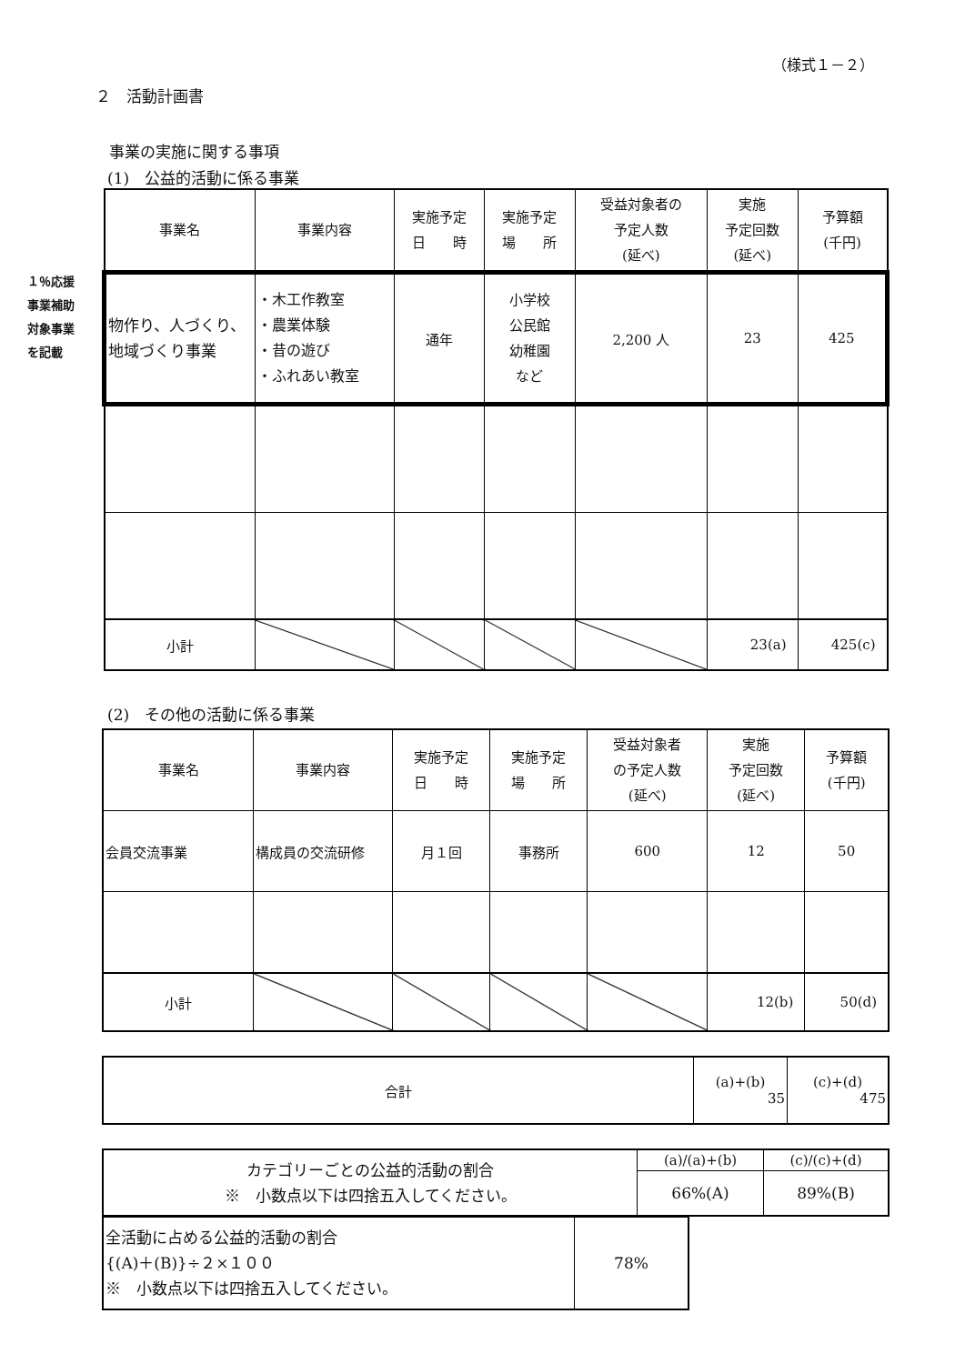（様式１－２）
２　活動計画書
事業の実施に関する事項
(1)　公益的活動に係る事業
１％応援
事業補助
対象事業
を記載
| 事業名 | 事業内容 | 実施予定 日 時 | 実施予定 場 所 | 受益対象者の 予定人数 (延べ) | 実施 予定回数 (延べ) | 予算額 (千円) |
| --- | --- | --- | --- | --- | --- | --- |
| 物作り、人づくり、地域づくり事業 | ・木工作教室 ・農業体験 ・昔の遊び ・ふれあい教室 | 通年 | 小学校 公民館 幼稚園 など | 2,200 人 | 23 | 425 |
| 小計 | | | | | 23(a) | 425(c) |
(2)　その他の活動に係る事業
| 事業名 | 事業内容 | 実施予定 日 時 | 実施予定 場 所 | 受益対象者 の予定人数 (延べ) | 実施 予定回数 (延べ) | 予算額 (千円) |
| --- | --- | --- | --- | --- | --- | --- |
| 会員交流事業 | 構成員の交流研修 | 月１回 | 事務所 | 600 | 12 | 50 |
| 小計 | | | | | 12(b) | 50(d) |
| 合計 | (a)+(b) 35 | (c)+(d) 475 |
| カテゴリーごとの公益的活動の割合 ※ 小数点以下は四捨五入してください。 | (a)/(a)+(b) | (c)/(c)+(d) |
| | 66%(A) | 89%(B) |
| 全活動に占める公益的活動の割合 {(A)＋(B)}÷２×１００ ※ 小数点以下は四捨五入してください。 | 78% |